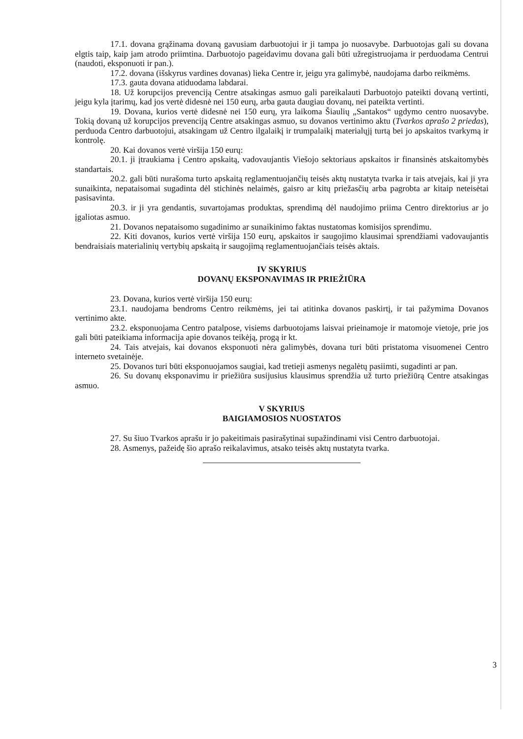17.1. dovana grąžinama dovaną gavusiam darbuotojui ir ji tampa jo nuosavybe. Darbuotojas gali su dovana elgtis taip, kaip jam atrodo priimtina. Darbuotojo pageidavimu dovana gali būti užregistruojama ir perduodama Centrui (naudoti, eksponuoti ir pan.).
17.2. dovana (išskyrus vardines dovanas) lieka Centre ir, jeigu yra galimybė, naudojama darbo reikmėms.
17.3. gauta dovana atiduodama labdarai.
18. Už korupcijos prevenciją Centre atsakingas asmuo gali pareikalauti Darbuotojo pateikti dovaną vertinti, jeigu kyla įtarimų, kad jos vertė didesnė nei 150 eurų, arba gauta daugiau dovanų, nei pateikta vertinti.
19. Dovana, kurios vertė didesnė nei 150 eurų, yra laikoma Šiaulių „Santakos“ ugdymo centro nuosavybe. Tokią dovaną už korupcijos prevenciją Centre atsakingas asmuo, su dovanos vertinimo aktu (Tvarkos aprašo 2 priedas), perduoda Centro darbuotojui, atsakingam už Centro ilgalaikį ir trumpalaikį materialųjį turtą bei jo apskaitos tvarkymą ir kontrolę.
20. Kai dovanos vertė viršija 150 eurų:
20.1. ji įtraukiama į Centro apskaitą, vadovaujantis Viešojo sektoriaus apskaitos ir finansinės atskaitomybės standartais.
20.2. gali būti nurašoma turto apskaitą reglamentuojančių teisės aktų nustatyta tvarka ir tais atvejais, kai ji yra sunaikinta, nepataisomai sugadinta dėl stichinės nelaimės, gaisro ar kitų priežasčių arba pagrobta ar kitaip neteisėtai pasisavinta.
20.3. ir ji yra gendantis, suvartojamas produktas, sprendimą dėl naudojimo priima Centro direktorius ar jo įgaliotas asmuo.
21. Dovanos nepataisomo sugadinimo ar sunaikinimo faktas nustatomas komisijos sprendimu.
22. Kiti dovanos, kurios vertė viršija 150 eurų, apskaitos ir saugojimo klausimai sprendžiami vadovaujantis bendraisiais materialinių vertybių apskaitą ir saugojimą reglamentuojančiais teisės aktais.
IV SKYRIUS
DOVANŲ EKSPONAVIMAS IR PRIEŽIŪRA
23. Dovana, kurios vertė viršija 150 eurų:
23.1. naudojama bendroms Centro reikmėms, jei tai atitinka dovanos paskirtį, ir tai pažymima Dovanos vertinimo akte.
23.2. eksponuojama Centro patalpose, visiems darbuotojams laisvai prieinamoje ir matomoje vietoje, prie jos gali būti pateikiama informacija apie dovanos teikėją, progą ir kt.
24. Tais atvejais, kai dovanos eksponuoti nėra galimybės, dovana turi būti pristatoma visuomenei Centro interneto svetainėje.
25. Dovanos turi būti eksponuojamos saugiai, kad tretieji asmenys negalėtų pasiimti, sugadinti ar pan.
26. Su dovanų eksponavimu ir priežiūra susijusius klausimus sprendžia už turto priežiūrą Centre atsakingas asmuo.
V SKYRIUS
BAIGIAMOSIOS NUOSTATOS
27. Su šiuo Tvarkos aprašu ir jo pakeitimais pasirašytinai supažindinami visi Centro darbuotojai.
28. Asmenys, pažeidę šio aprašo reikalavimus, atsako teisės aktų nustatyta tvarka.
3